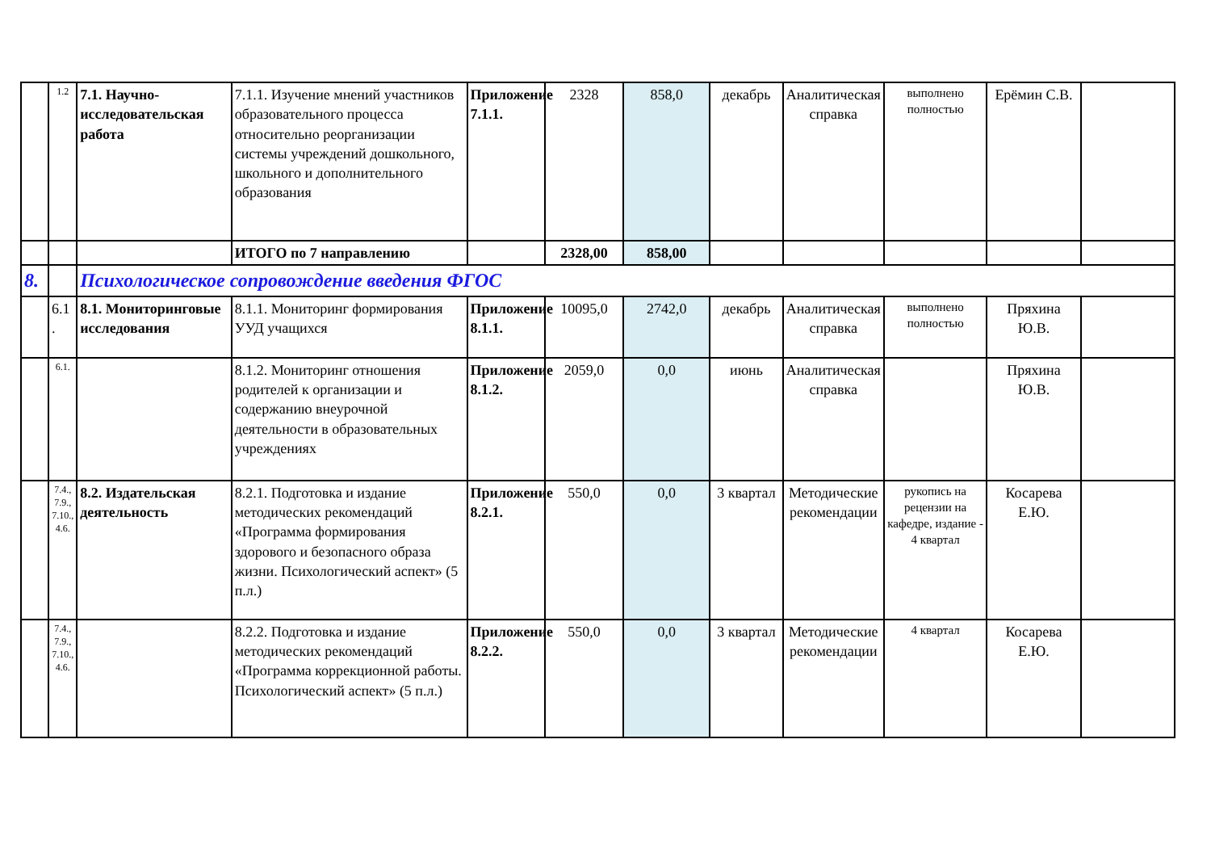| | 1.2 | 7.1. Научно-исследовательская работа | 7.1.1. Изучение мнений участников образовательного процесса относительно реорганизации системы учреждений дошкольного, школьного и дополнительного образования | Приложение 7.1.1. | 2328 | 858,0 | декабрь | Аналитическая справка | выполнено полностью | Ерёмин С.В. | |
| | | | ИТОГО по 7 направлению | | 2328,00 | 858,00 | | | | | |
| 8. | | Психологическое сопровождение введения ФГОС | | | | | | | | | |
| | 6.1 . | 8.1. Мониторинговые исследования | 8.1.1. Мониторинг формирования УУД учащихся | Приложение 8.1.1. | 10095,0 | 2742,0 | декабрь | Аналитическая справка | выполнено полностью | Пряхина Ю.В. | |
| | 6.1. | | 8.1.2. Мониторинг отношения родителей к организации и содержанию внеурочной деятельности в образовательных учреждениях | Приложение 8.1.2. | 2059,0 | 0,0 | июнь | Аналитическая справка | | Пряхина Ю.В. | |
| | 7.4., 7.9., 7.10., 4.6. | 8.2. Издательская деятельность | 8.2.1. Подготовка и издание методических рекомендаций «Программа формирования здорового и безопасного образа жизни. Психологический аспект» (5 п.л.) | Приложение 8.2.1. | 550,0 | 0,0 | 3 квартал | Методические рекомендации | рукопись на рецензии на кафедре, издание - 4 квартал | Косарева Е.Ю. | |
| | 7.4., 7.9., 7.10., 4.6. | | 8.2.2. Подготовка и издание методических рекомендаций «Программа коррекционной работы. Психологический аспект» (5 п.л.) | Приложение 8.2.2. | 550,0 | 0,0 | 3 квартал | Методические рекомендации | 4 квартал | Косарева Е.Ю. | |